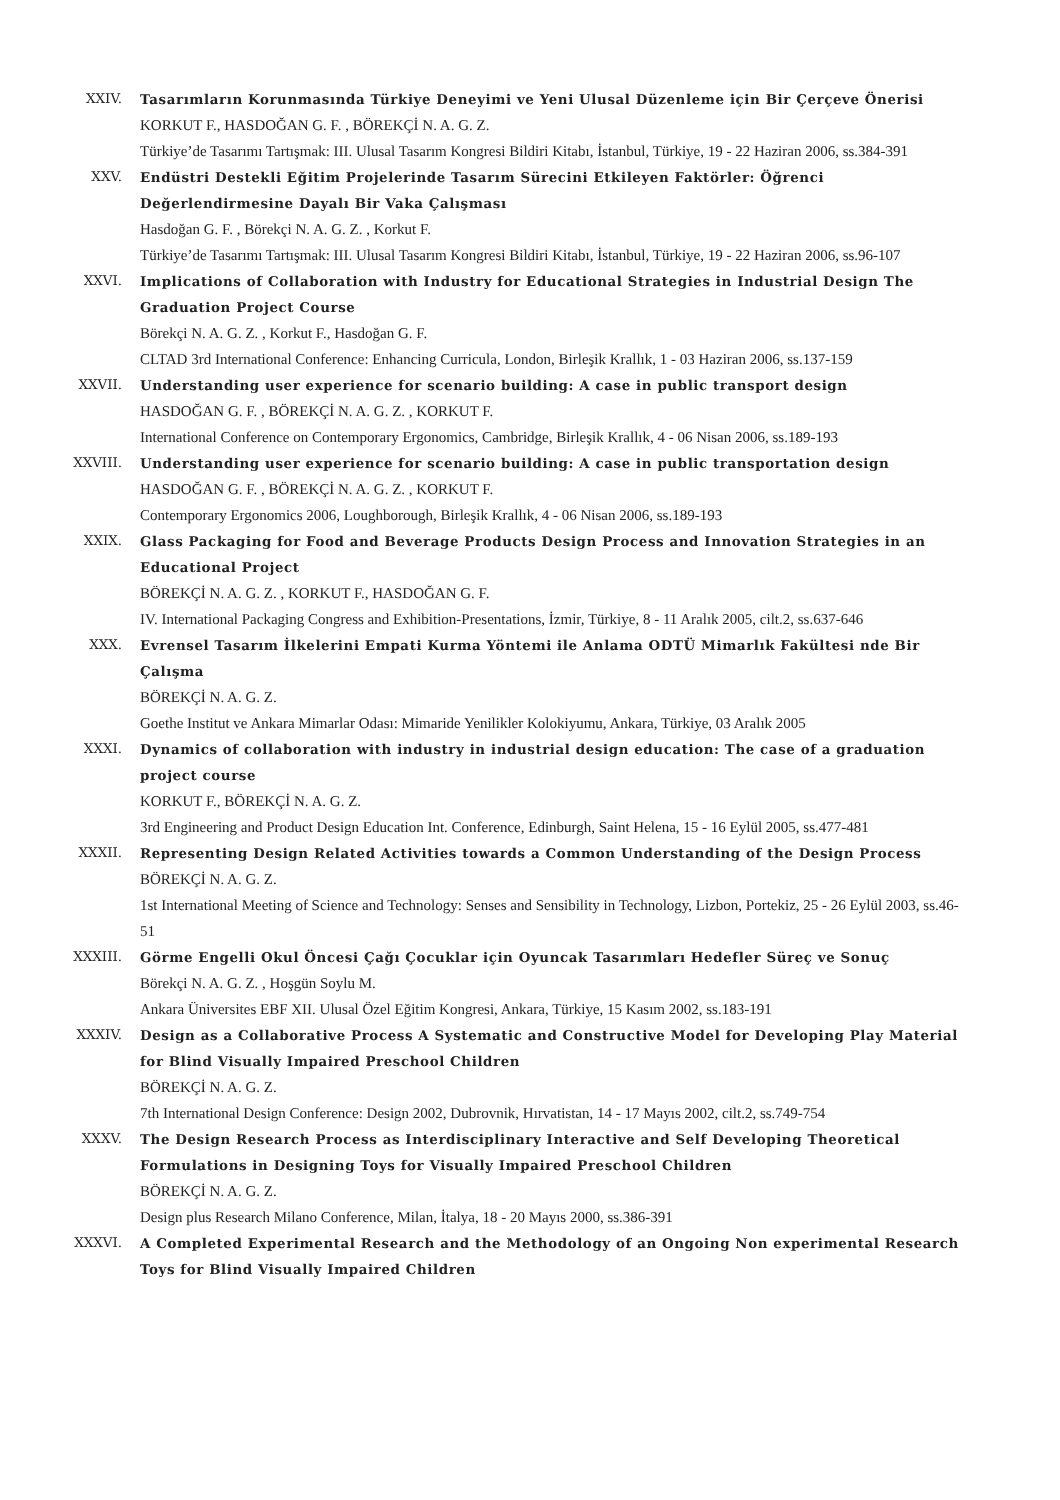XXIV. Tasarımların Korunmasında Türkiye Deneyimi ve Yeni Ulusal Düzenleme için Bir Çerçeve Önerisi
KORKUT F., HASDOĞAN G. F. , BÖREKÇİ N. A. G. Z.
Türkiye’de Tasarımı Tartışmak: III. Ulusal Tasarım Kongresi Bildiri Kitabı, İstanbul, Türkiye, 19 - 22 Haziran 2006, ss.384-391
XXV. Endüstri Destekli Eğitim Projelerinde Tasarım Sürecini Etkileyen Faktörler: Öğrenci Değerlendirmesine Dayalı Bir Vaka Çalışması
Hasdoğan G. F. , Börekçi N. A. G. Z. , Korkut F.
Türkiye’de Tasarımı Tartışmak: III. Ulusal Tasarım Kongresi Bildiri Kitabı, İstanbul, Türkiye, 19 - 22 Haziran 2006, ss.96-107
XXVI. Implications of Collaboration with Industry for Educational Strategies in Industrial Design The Graduation Project Course
Börekçi N. A. G. Z. , Korkut F., Hasdoğan G. F.
CLTAD 3rd International Conference: Enhancing Curricula, London, Birleşik Krallık, 1 - 03 Haziran 2006, ss.137-159
XXVII. Understanding user experience for scenario building: A case in public transport design
HASDOĞAN G. F. , BÖREKÇİ N. A. G. Z. , KORKUT F.
International Conference on Contemporary Ergonomics, Cambridge, Birleşik Krallık, 4 - 06 Nisan 2006, ss.189-193
XXVIII. Understanding user experience for scenario building: A case in public transportation design
HASDOĞAN G. F. , BÖREKÇİ N. A. G. Z. , KORKUT F.
Contemporary Ergonomics 2006, Loughborough, Birleşik Krallık, 4 - 06 Nisan 2006, ss.189-193
XXIX. Glass Packaging for Food and Beverage Products Design Process and Innovation Strategies in an Educational Project
BÖREKÇİ N. A. G. Z. , KORKUT F., HASDOĞAN G. F.
IV. International Packaging Congress and Exhibition-Presentations, İzmir, Türkiye, 8 - 11 Aralık 2005, cilt.2, ss.637-646
XXX. Evrensel Tasarım İlkelerini Empati Kurma Yöntemi ile Anlama ODTÜ Mimarlık Fakültesi nde Bir Çalışma
BÖREKÇİ N. A. G. Z.
Goethe Institut ve Ankara Mimarlar Odası: Mimaride Yenilikler Kolokiyumu, Ankara, Türkiye, 03 Aralık 2005
XXXI. Dynamics of collaboration with industry in industrial design education: The case of a graduation project course
KORKUT F., BÖREKÇİ N. A. G. Z.
3rd Engineering and Product Design Education Int. Conference, Edinburgh, Saint Helena, 15 - 16 Eylül 2005, ss.477-481
XXXII. Representing Design Related Activities towards a Common Understanding of the Design Process
BÖREKÇİ N. A. G. Z.
1st International Meeting of Science and Technology: Senses and Sensibility in Technology, Lizbon, Portekiz, 25 - 26 Eylül 2003, ss.46-51
XXXIII. Görme Engelli Okul Öncesi Çağı Çocuklar için Oyuncak Tasarımları Hedefler Süreç ve Sonuç
Börekçi N. A. G. Z. , Hoşgün Soylu M.
Ankara Üniversites EBF XII. Ulusal Özel Eğitim Kongresi, Ankara, Türkiye, 15 Kasım 2002, ss.183-191
XXXIV. Design as a Collaborative Process A Systematic and Constructive Model for Developing Play Material for Blind Visually Impaired Preschool Children
BÖREKÇİ N. A. G. Z.
7th International Design Conference: Design 2002, Dubrovnik, Hırvatistan, 14 - 17 Mayıs 2002, cilt.2, ss.749-754
XXXV. The Design Research Process as Interdisciplinary Interactive and Self Developing Theoretical Formulations in Designing Toys for Visually Impaired Preschool Children
BÖREKÇİ N. A. G. Z.
Design plus Research Milano Conference, Milan, İtalya, 18 - 20 Mayıs 2000, ss.386-391
XXXVI. A Completed Experimental Research and the Methodology of an Ongoing Non experimental Research Toys for Blind Visually Impaired Children